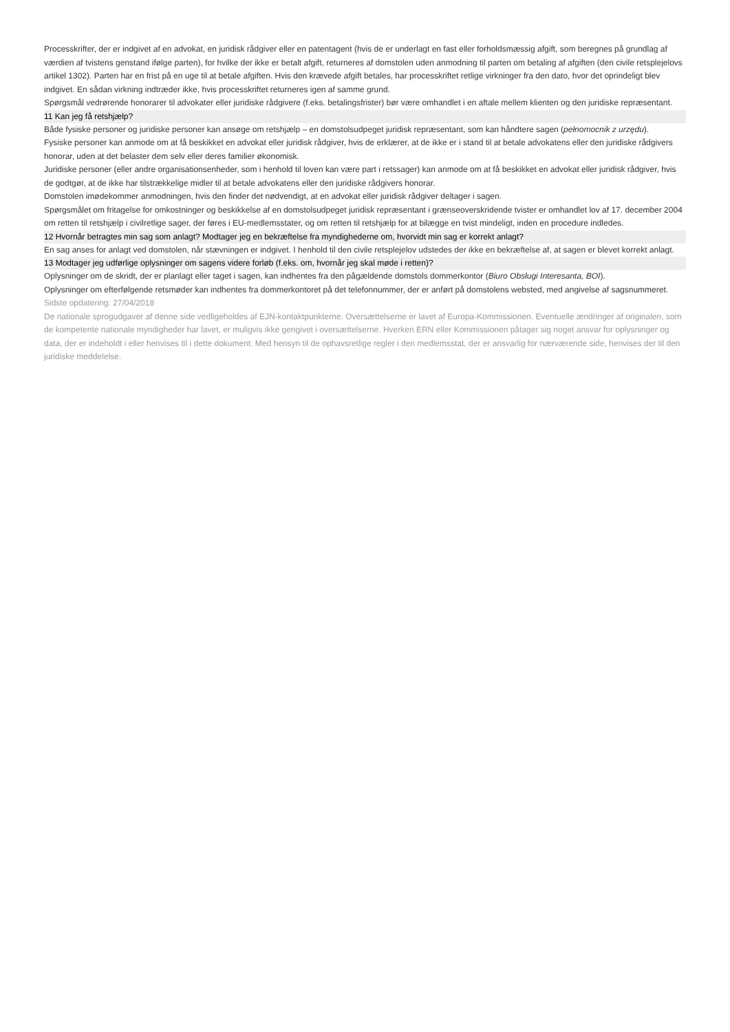Processkrifter, der er indgivet af en advokat, en juridisk rådgiver eller en patentagent (hvis de er underlagt en fast eller forholdsmæssig afgift, som beregnes på grundlag af værdien af tvistens genstand ifølge parten), for hvilke der ikke er betalt afgift, returneres af domstolen uden anmodning til parten om betaling af afgiften (den civile retsplejelovs artikel 1302). Parten har en frist på en uge til at betale afgiften. Hvis den krævede afgift betales, har processkriftet retlige virkninger fra den dato, hvor det oprindeligt blev indgivet. En sådan virkning indtræder ikke, hvis processkriftet returneres igen af samme grund.
Spørgsmål vedrørende honorarer til advokater eller juridiske rådgivere (f.eks. betalingsfrister) bør være omhandlet i en aftale mellem klienten og den juridiske repræsentant.
11 Kan jeg få retshjælp?
Både fysiske personer og juridiske personer kan ansøge om retshjælp – en domstolsudpeget juridisk repræsentant, som kan håndtere sagen (pełnomocnik z urzędu).
Fysiske personer kan anmode om at få beskikket en advokat eller juridisk rådgiver, hvis de erklærer, at de ikke er i stand til at betale advokatens eller den juridiske rådgivers honorar, uden at det belaster dem selv eller deres familier økonomisk.
Juridiske personer (eller andre organisationsenheder, som i henhold til loven kan være part i retssager) kan anmode om at få beskikket en advokat eller juridisk rådgiver, hvis de godtgør, at de ikke har tilstrækkelige midler til at betale advokatens eller den juridiske rådgivers honorar.
Domstolen imødekommer anmodningen, hvis den finder det nødvendigt, at en advokat eller juridisk rådgiver deltager i sagen.
Spørgsmålet om fritagelse for omkostninger og beskikkelse af en domstolsudpeget juridisk repræsentant i grænseoverskridende tvister er omhandlet lov af 17. december 2004 om retten til retshjælp i civilretlige sager, der føres i EU-medlemsstater, og om retten til retshjælp for at bilægge en tvist mindeligt, inden en procedure indledes.
12 Hvornår betragtes min sag som anlagt? Modtager jeg en bekræftelse fra myndighederne om, hvorvidt min sag er korrekt anlagt?
En sag anses for anlagt ved domstolen, når stævningen er indgivet. I henhold til den civile retsplejelov udstedes der ikke en bekræftelse af, at sagen er blevet korrekt anlagt.
13 Modtager jeg udførlige oplysninger om sagens videre forløb (f.eks. om, hvornår jeg skal møde i retten)?
Oplysninger om de skridt, der er planlagt eller taget i sagen, kan indhentes fra den pågældende domstols dommerkontor (Biuro Obsługi Interesanta, BOI).
Oplysninger om efterfølgende retsmøder kan indhentes fra dommerkontoret på det telefonnummer, der er anført på domstolens websted, med angivelse af sagsnummeret.
Sidste opdatering: 27/04/2018
De nationale sprogudgaver af denne side vedligeholdes af EJN-kontaktpunkterne. Oversættelserne er lavet af Europa-Kommissionen. Eventuelle ændringer af originalen, som de kompetente nationale myndigheder har lavet, er muligvis ikke gengivet i oversættelserne. Hverken ERN eller Kommissionen påtager sig noget ansvar for oplysninger og data, der er indeholdt i eller henvises til i dette dokument. Med hensyn til de ophavsretlige regler i den medlemsstat, der er ansvarlig for nærværende side, henvises der til den juridiske meddelelse.